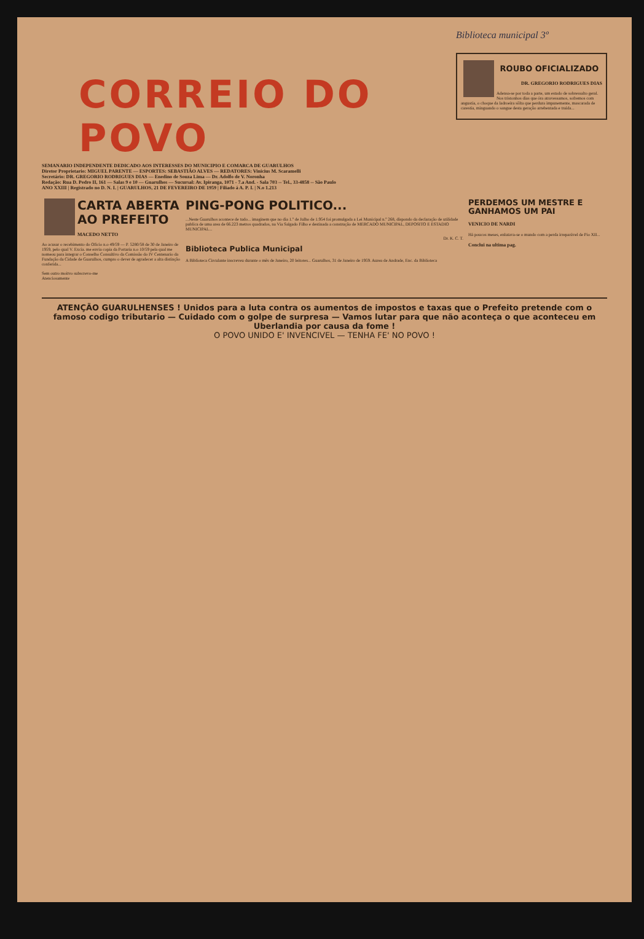CORREIO DO POVO
SEMANARIO INDEPENDENTE DEDICADO AOS INTERESSES DO MUNICIPIO E COMARCA DE GUARULHOS
Diretor Proprietario: MIGUEL PARENTE — ESPORTES: SEBASTIÃO ALVES — REDATORES: Vinicius M. Scaramelli
Secretário: DR. GREGORIO RODRIGUES DIAS — Enedino de Souza Lima — Dr. Adolfo de V. Noronha
Redação: Rua D. Pedro II, 161 — Salas 9 e 10 — Guarulhos — Sucursal: Av. Ipiranga, 1071 - 7.a And. - Sala 703 -- Tel., 33-4858 -- São Paulo
ANO XXIII | Registrado no D. N. I. | GUARULHOS, 21 DE FEVEREIRO DE 1959 | Filiado á A. P. I. | N.o 1.213
Biblioteca municipal 3º
ROUBO OFICIALIZADO
DR. GREGORIO RODRIGUES DIAS
Adensa-se por toda a parte, um estado de sobressalto geral. Nos tristonhos dias que óra atravessamos, sofremos com angustia, o choque da ladroeira sôlta que perdura impunemente, mascarada de carestia, minguando o sangue desta geração arrebentada e traída...
CARTA ABERTA AO PREFEITO
MACEDO NETTO
Ao acusar o recebimento do Oficio n.o 49/59 — P. 5280/58 de 30 de Janeiro de 1959, pelo qual V. Excia. me envia copia da Portaria n.o 10/59 pela qual me nomeou para integrar o Conselho Consultivo da Comissão do IV Centenario da Fundação da Cidade de Guarulhos, cumpro o dever de agradecer a alta distinção conferida...
Sem outro moitvo subscrevo-me
Atenciosamente
PING-PONG POLITICO...
...Neste Guarulhos acontece de tudo... imaginem que no dia 1.º de Julho de 1.954 foi promulgada a Lei Municipal n.º 268, dispondo da declaração de utilidade publica de uma area de 66.223 metros quadrados, na Via Salgado Filho e destinada a construção de MERCADO MUNICIPAL, DEPOSITO E ESTADIO MUNICIPAL...
Dr. K. C. T.
Biblioteca Publica Municipal
A Biblioteca Circulante inscreveu durante o mês de Janeiro, 20 leitores... Guarulhos, 31 de Janeiro de 1959. Aurea de Andrade, Enc. da Biblioteca
PERDEMOS UM MESTRE E GANHAMOS UM PAI
VENICIO DE NARDI
Há poucos meses, enlutava-se o mundo com a perda irreparável de Pio XII...
Conclui na ultima pag.
ATENÇÃO GUARULHENSES ! Unidos para a luta contra os aumentos de impostos e taxas que o Prefeito pretende com o famoso codigo tributario — Cuidado com o golpe de surpresa — Vamos lutar para que não aconteça o que aconteceu em Uberlandia por causa da fome !
O POVO UNIDO E' INVENCIVEL — TENHA FE' NO POVO !